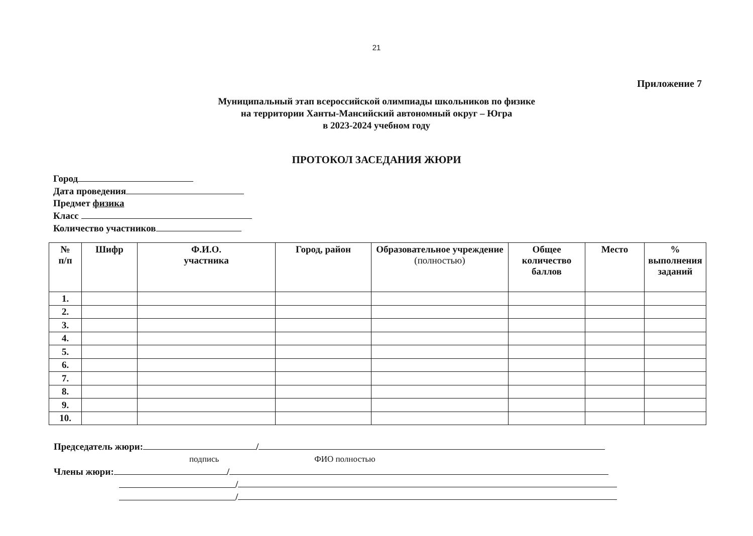21
Приложение 7
Муниципальный этап всероссийской олимпиады школьников по физике
на территории Ханты-Мансийский автономный округ – Югра
в 2023-2024 учебном году
ПРОТОКОЛ ЗАСЕДАНИЯ ЖЮРИ
Город
Дата проведения
Предмет физика
Класс
Количество участников
| № п/п | Шифр | Ф.И.О. участника | Город, район | Образовательное учреждение (полностью) | Общее количество баллов | Место | % выполнения заданий |
| --- | --- | --- | --- | --- | --- | --- | --- |
| 1. | | | | | | | |
| 2. | | | | | | | |
| 3. | | | | | | | |
| 4. | | | | | | | |
| 5. | | | | | | | |
| 6. | | | | | | | |
| 7. | | | | | | | |
| 8. | | | | | | | |
| 9. | | | | | | | |
| 10. | | | | | | | |
Председатель жюри: /
подпись ФИО полностью
Члены жюри: /
/
/